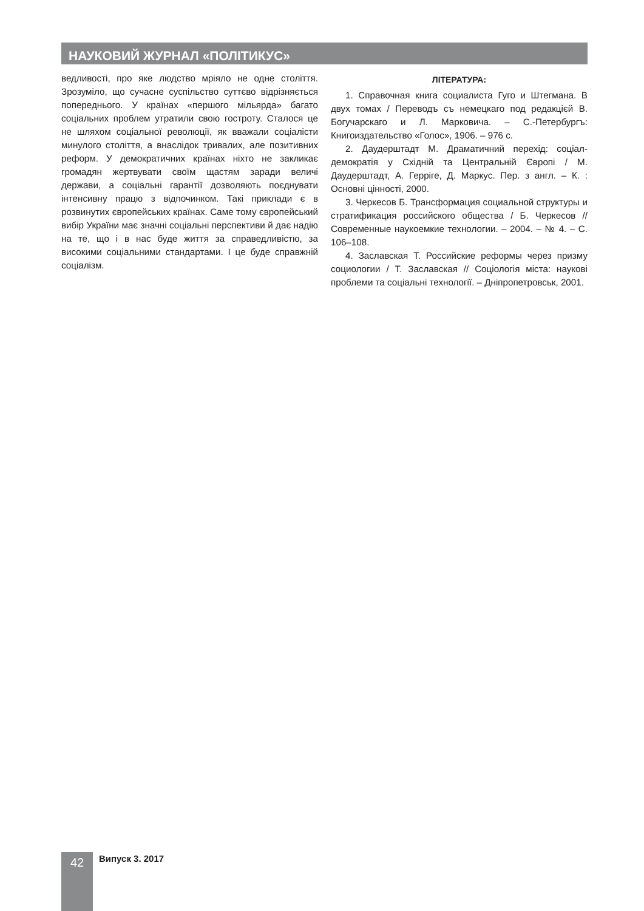НАУКОВИЙ ЖУРНАЛ «ПОЛІТИКУС»
ведливості, про яке людство мріяло не одне століття. Зрозуміло, що сучасне суспільство суттєво відрізняється попереднього. У країнах «першого мільярда» багато соціальних проблем утратили свою гостроту. Сталося це не шляхом соціальної революції, як вважали соціалісти минулого століття, а внаслідок тривалих, але позитивних реформ. У демократичних країнах ніхто не закликає громадян жертвувати своїм щастям заради величі держави, а соціальні гарантії дозволяють поєднувати інтенсивну працю з відпочинком. Такі приклади є в розвинутих європейських країнах. Саме тому європейський вибір України має значні соціальні перспективи й дає надію на те, що і в нас буде життя за справедливістю, за високими соціальними стандартами. І це буде справжній соціалізм.
ЛІТЕРАТУРА:
1. Справочная книга социалиста Гуго и Штегмана. В двух томах / Переводъ съ немецкаго под редакцієй В. Богучарскаго и Л. Марковича. – С.-Петербургъ: Книгоиздательство «Голос», 1906. – 976 с.
2. Даудерштадт М. Драматичний перехід: соціал-демократія у Східній та Центральній Європі / М. Даудерштадт, А. Герріге, Д. Маркус. Пер. з англ. – К. : Основні цінності, 2000.
3. Черкесов Б. Трансформация социальной структуры и стратификация российского общества / Б. Черкесов // Современные наукоемкие технологии. – 2004. – № 4. – С. 106–108.
4. Заславская Т. Российские реформы через призму социологии / Т. Заславская // Соціологія міста: наукові проблеми та соціальні технології. – Дніпропетровськ, 2001.
42 Випуск 3. 2017